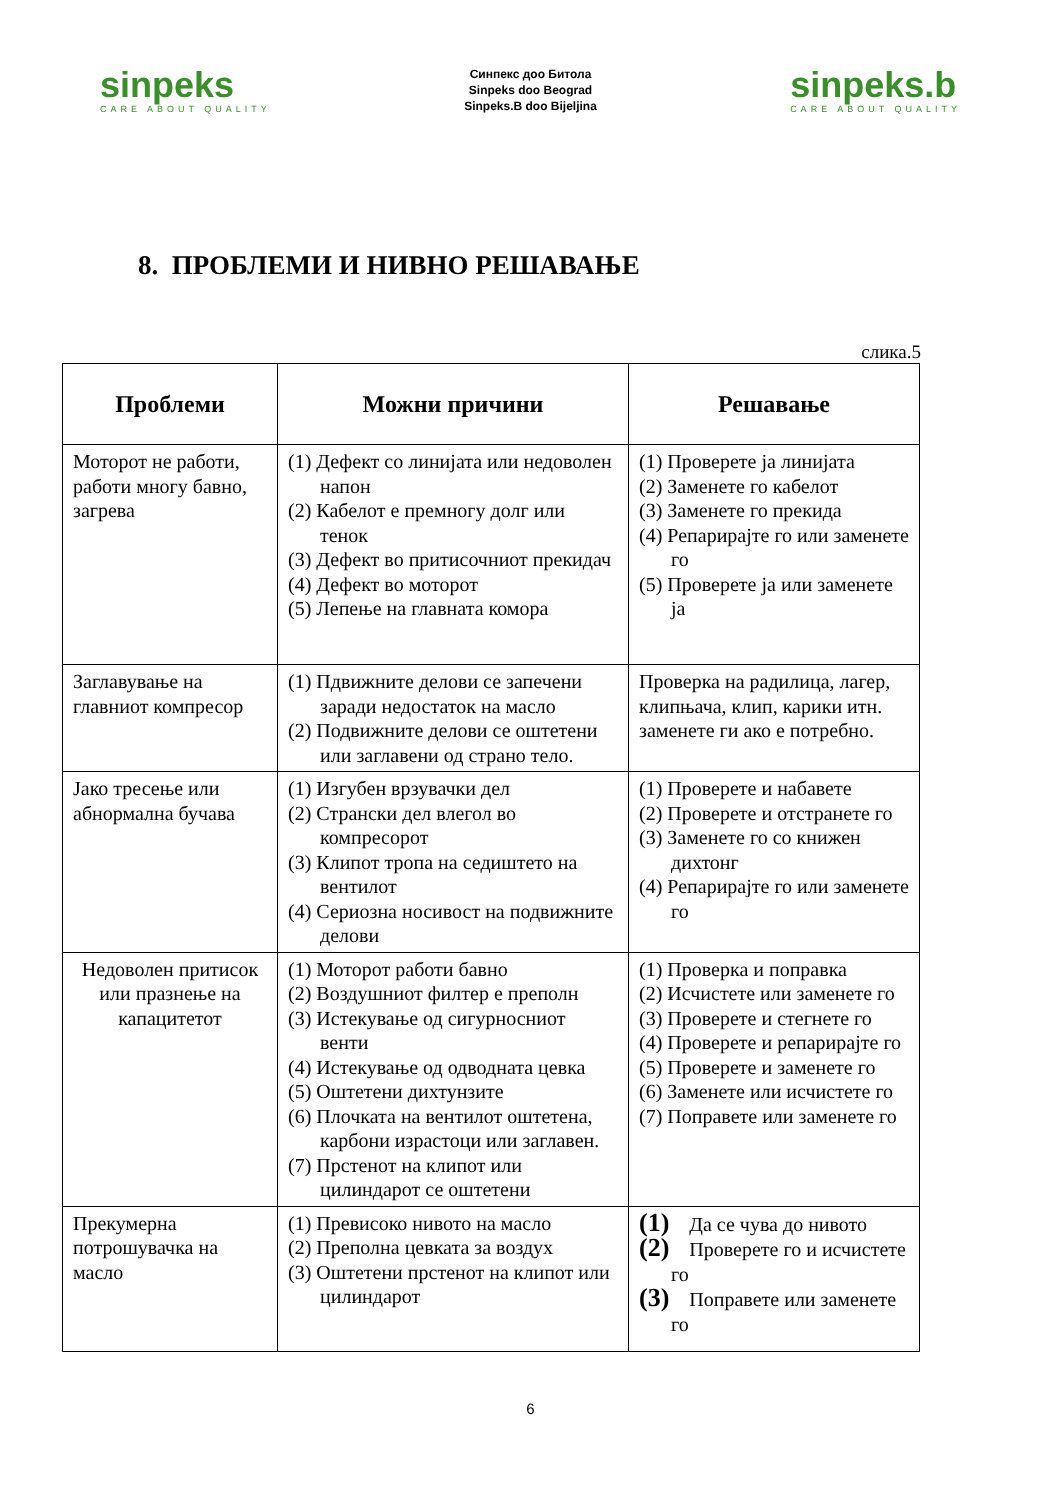sinpeks
CARE ABOUT QUALITY
Синпекс доо Битола
Sinpeks doo Beograd
Sinpeks.B doo Bijeljina
sinpeks.b
CARE ABOUT QUALITY
8. ПРОБЛЕМИ И НИВНО РЕШАВАЊЕ
слика.5
| Проблеми | Можни причини | Решавање |
| --- | --- | --- |
| Моторот не работи, работи многу бавно, загрева | (1) Дефект со линијата или недоволен напон (2) Кабелот е премногу долг или тенок (3) Дефект во притисочниот прекидач (4) Дефект во моторот (5) Лепење на главната комора | (1) Проверете ја линијата (2) Заменете го кабелот (3) Заменете го прекида (4) Репарирајте го или заменете го (5) Проверете ја или заменете ја |
| Заглавување на главниот компресор | (1) Пдвижните делови се запечени заради недостаток на масло (2) Подвижните делови се оштетени или заглавени од страно тело. | Проверка на радилица, лагер, клипњача, клип, карики итн. заменете ги ако е потребно. |
| Јако тресење или абнормална бучава | (1) Изгубен врзувачки дел (2) Странски дел влегол во компресорот (3) Клипот тропа на седиштето на вентилот (4) Сериозна носивост на подвижните делови | (1) Проверете и набавете (2) Проверете и отстранете го (3) Заменете го со книжен дихтонг (4) Репарирајте го или заменете го |
| Недоволен притисок или празнење на капацитетот | (1) Моторот работи бавно (2) Воздушниот филтер е преполн (3) Истекување од сигурносниот венти (4) Истекување од одводната цевка (5) Оштетени дихтунзите (6) Плочката на вентилот оштетена, карбони израстоци или заглавен. (7) Прстенот на клипот или цилиндарот се оштетени | (1) Проверка и поправка (2) Исчистете или заменете го (3) Проверете и стегнете го (4) Проверете и репарирајте го (5) Проверете и заменете го (6) Заменете или исчистете го (7) Поправете или заменете го |
| Прекумерна потрошувачка на масло | (1) Превисоко нивото на масло (2) Преполна цевката за воздух (3) Оштетени прстенот на клипот или цилиндарот | (1) Да се чува до нивото (2) Проверете го и исчистете го (3) Поправете или заменете го |
6